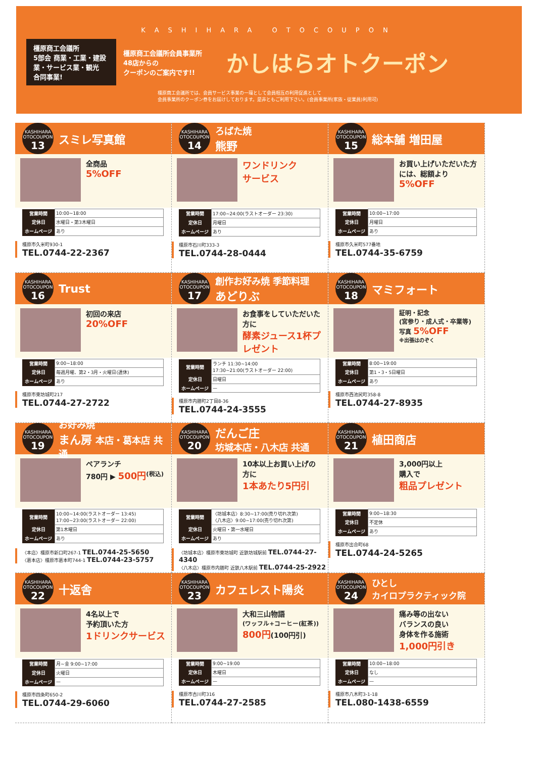KASHIHARA OTOCOUPON
橿原商工会議所
5部会 商業・工業・建設業・サービス業・観光
合同事業!
橿原商工会議所会員事業所
48店からの
クーポンのご案内です!!
かしはらオトクーポン
橿原商工会議所では、会員サービス事業の一環として会員相互の利用促進として
会員事業所のクーポン券をお届けしております。是非ともご利用下さい。(会員事業所(家族・従業員)利用可)
KASHIHARA OTOCOUPON
13
スミレ写真館
全商品
5%OFF
| 営業時間 | 10:00~18:00 |
| 定休日 | 水曜日・第3木曜日 |
| ホームページ | あり |
橿原市久米町930-1
TEL.0744-22-2367
KASHIHARA OTOCOUPON
14
ろばた焼
熊野
ワンドリンク
サービス
| 営業時間 | 17:00~24:00(ラストオーダー 23:30) |
| 定休日 | 月曜日 |
| ホームページ | あり |
橿原市石川町333-3
TEL.0744-28-0444
KASHIHARA OTOCOUPON
15
総本舗 増田屋
お買い上げいただいた方には、総額より
5%OFF
| 営業時間 | 10:00~17:00 |
| 定休日 | 月曜日 |
| ホームページ | あり |
橿原市久米町577番地
TEL.0744-35-6759
KASHIHARA OTOCOUPON
16
Trust
初回の来店
20%OFF
| 営業時間 | 9:00~18:00 |
| 定休日 | 毎週月曜、第2・3月・火曜日(連休) |
| ホームページ | あり |
橿原市東坊城町217
TEL.0744-27-2722
KASHIHARA OTOCOUPON
17
創作お好み焼 季節料理
あどりぶ
お食事をしていただいた方に
酵素ジュース1杯プレゼント
| 営業時間 | ランチ 11:30~14:00 17:30~21:00(ラストオーダー 22:00) |
| 定休日 | 日曜日 |
| ホームページ | — |
橿原市内膳町2丁目8-36
TEL.0744-24-3555
KASHIHARA OTOCOUPON
18
マミフォート
証明・記念
(宮参り・成人式・卒業等)
写真 5%OFF
※出張はのぞく
| 営業時間 | 8:00~19:00 |
| 定休日 | 第1・3・5日曜日 |
| ホームページ | あり |
橿原市西池尻町358-8
TEL.0744-27-8935
KASHIHARA OTOCOUPON
19
お好み焼
まん房 本店・葛本店 共通
ペアランチ
780円 ▶ 500円<sup>(税込)</sup>
| 営業時間 | 10:00~14:00(ラストオーダー 13:45) 17:00~23:00(ラストオーダー 22:00) |
| 定休日 | 第1木曜日 |
| ホームページ | あり |
〈本店〉橿原市新口町267-1 TEL.0744-25-5650
〈葛本店〉橿原市葛本町744-1 TEL.0744-23-5757
KASHIHARA OTOCOUPON
20
だんご庄
坊城本店・八木店 共通
10本以上お買い上げの方に
1本あたり5円引
| 営業時間 | 〈坊城本店〉8:30~17:00(売り切れ次第) 〈八木店〉9:00~17:00(売り切れ次第) |
| 定休日 | 火曜日・第一水曜日 |
| ホームページ | あり |
〈坊城本店〉橿原市東坊城町 近鉄坊城駅前 TEL.0744-27-4340
〈八木店〉橿原市内膳町 近鉄八木駅前 TEL.0744-25-2922
KASHIHARA OTOCOUPON
21
植田商店
3,000円以上
購入で
粗品プレゼント
| 営業時間 | 9:00~18:30 |
| 定休日 | 不定休 |
| ホームページ | あり |
橿原市出合町68
TEL.0744-24-5265
KASHIHARA OTOCOUPON
22
十返舎
4名以上で
予約頂いた方
1ドリンクサービス
| 営業時間 | 月~金 9:00~17:00 |
| 定休日 | 火曜日 |
| ホームページ | — |
橿原市四条町650-2
TEL.0744-29-6060
KASHIHARA OTOCOUPON
23
カフェレスト陽炎
大和三山物語
(ワッフル+コーヒー(紅茶))
800円(100円引)
| 営業時間 | 9:00~19:00 |
| 定休日 | 木曜日 |
| ホームページ | — |
橿原市古川町316
TEL.0744-27-2585
KASHIHARA OTOCOUPON
24
ひとし
カイロプラクティック院
痛み等の出ない
バランスの良い
身体を作る施術
1,000円引き
| 営業時間 | 10:00~18:00 |
| 定休日 | なし |
| ホームページ | — |
橿原市八木町3-1-18
TEL.080-1438-6559